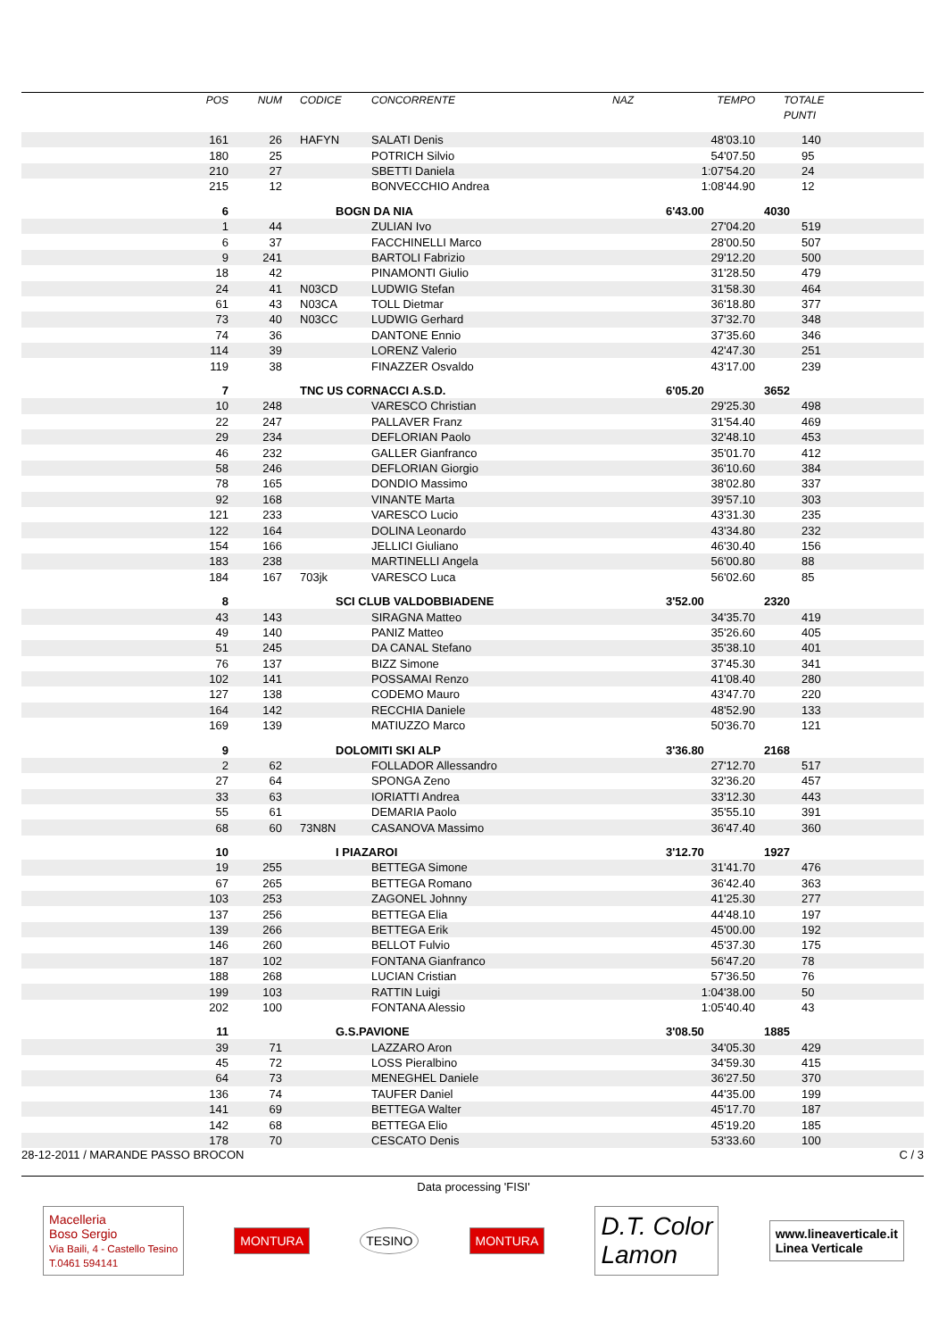| | POS | NUM | CODICE | CONCORRENTE | NAZ | TEMPO | TOTALE PUNTI |
| --- | --- | --- | --- | --- | --- | --- | --- |
| | 161 | 26 | HAFYN | SALATI Denis | | 48'03.10 | 140 |
| | 180 | 25 | | POTRICH Silvio | | 54'07.50 | 95 |
| | 210 | 27 | | SBETTI Daniela | | 1:07'54.20 | 24 |
| | 215 | 12 | | BONVECCHIO Andrea | | 1:08'44.90 | 12 |
| | 6 | | BOGN DA NIA | | | 6'43.00 | 4030 |
| | 1 | 44 | | ZULIAN Ivo | | 27'04.20 | 519 |
| | 6 | 37 | | FACCHINELLI Marco | | 28'00.50 | 507 |
| | 9 | 241 | | BARTOLI Fabrizio | | 29'12.20 | 500 |
| | 18 | 42 | | PINAMONTI Giulio | | 31'28.50 | 479 |
| | 24 | 41 | N03CD | LUDWIG Stefan | | 31'58.30 | 464 |
| | 61 | 43 | N03CA | TOLL Dietmar | | 36'18.80 | 377 |
| | 73 | 40 | N03CC | LUDWIG Gerhard | | 37'32.70 | 348 |
| | 74 | 36 | | DANTONE Ennio | | 37'35.60 | 346 |
| | 114 | 39 | | LORENZ Valerio | | 42'47.30 | 251 |
| | 119 | 38 | | FINAZZER Osvaldo | | 43'17.00 | 239 |
| | 7 | | TNC US CORNACCI A.S.D. | | | 6'05.20 | 3652 |
| | 10 | 248 | | VARESCO Christian | | 29'25.30 | 498 |
| | 22 | 247 | | PALLAVER Franz | | 31'54.40 | 469 |
| | 29 | 234 | | DEFLORIAN Paolo | | 32'48.10 | 453 |
| | 46 | 232 | | GALLER Gianfranco | | 35'01.70 | 412 |
| | 58 | 246 | | DEFLORIAN Giorgio | | 36'10.60 | 384 |
| | 78 | 165 | | DONDIO Massimo | | 38'02.80 | 337 |
| | 92 | 168 | | VINANTE Marta | | 39'57.10 | 303 |
| | 121 | 233 | | VARESCO Lucio | | 43'31.30 | 235 |
| | 122 | 164 | | DOLINA Leonardo | | 43'34.80 | 232 |
| | 154 | 166 | | JELLICI Giuliano | | 46'30.40 | 156 |
| | 183 | 238 | | MARTINELLI Angela | | 56'00.80 | 88 |
| | 184 | 167 | 703jk | VARESCO Luca | | 56'02.60 | 85 |
| | 8 | | SCI CLUB VALDOBBIADENE | | | 3'52.00 | 2320 |
| | 43 | 143 | | SIRAGNA Matteo | | 34'35.70 | 419 |
| | 49 | 140 | | PANIZ Matteo | | 35'26.60 | 405 |
| | 51 | 245 | | DA CANAL Stefano | | 35'38.10 | 401 |
| | 76 | 137 | | BIZZ Simone | | 37'45.30 | 341 |
| | 102 | 141 | | POSSAMAI Renzo | | 41'08.40 | 280 |
| | 127 | 138 | | CODEMO Mauro | | 43'47.70 | 220 |
| | 164 | 142 | | RECCHIA Daniele | | 48'52.90 | 133 |
| | 169 | 139 | | MATIUZZO Marco | | 50'36.70 | 121 |
| | 9 | | DOLOMITI SKI ALP | | | 3'36.80 | 2168 |
| | 2 | 62 | | FOLLADOR Allessandro | | 27'12.70 | 517 |
| | 27 | 64 | | SPONGA Zeno | | 32'36.20 | 457 |
| | 33 | 63 | | IORIATTI Andrea | | 33'12.30 | 443 |
| | 55 | 61 | | DEMARIA Paolo | | 35'55.10 | 391 |
| | 68 | 60 | 73N8N | CASANOVA Massimo | | 36'47.40 | 360 |
| | 10 | | I PIAZAROI | | | 3'12.70 | 1927 |
| | 19 | 255 | | BETTEGA Simone | | 31'41.70 | 476 |
| | 67 | 265 | | BETTEGA Romano | | 36'42.40 | 363 |
| | 103 | 253 | | ZAGONEL Johnny | | 41'25.30 | 277 |
| | 137 | 256 | | BETTEGA Elia | | 44'48.10 | 197 |
| | 139 | 266 | | BETTEGA Erik | | 45'00.00 | 192 |
| | 146 | 260 | | BELLOT Fulvio | | 45'37.30 | 175 |
| | 187 | 102 | | FONTANA Gianfranco | | 56'47.20 | 78 |
| | 188 | 268 | | LUCIAN Cristian | | 57'36.50 | 76 |
| | 199 | 103 | | RATTIN Luigi | | 1:04'38.00 | 50 |
| | 202 | 100 | | FONTANA Alessio | | 1:05'40.40 | 43 |
| | 11 | | G.S.PAVIONE | | | 3'08.50 | 1885 |
| | 39 | 71 | | LAZZARO Aron | | 34'05.30 | 429 |
| | 45 | 72 | | LOSS Pieralbino | | 34'59.30 | 415 |
| | 64 | 73 | | MENEGHEL Daniele | | 36'27.50 | 370 |
| | 136 | 74 | | TAUFER Daniel | | 44'35.00 | 199 |
| | 141 | 69 | | BETTEGA Walter | | 45'17.70 | 187 |
| | 142 | 68 | | BETTEGA Elio | | 45'19.20 | 185 |
| | 178 | 70 | | CESCATO Denis | | 53'33.60 | 100 |
28-12-2011 / MARANDE PASSO BROCON C / 3
Data processing 'FISI'
Macelleria
Boso Sergio
Via Baili, 4 - Castello Tesino
T.0461 594141
MONTURA TESINO MONTURA
D.T. Color
Lamon
www.lineaverticale.it
Linea Verticale